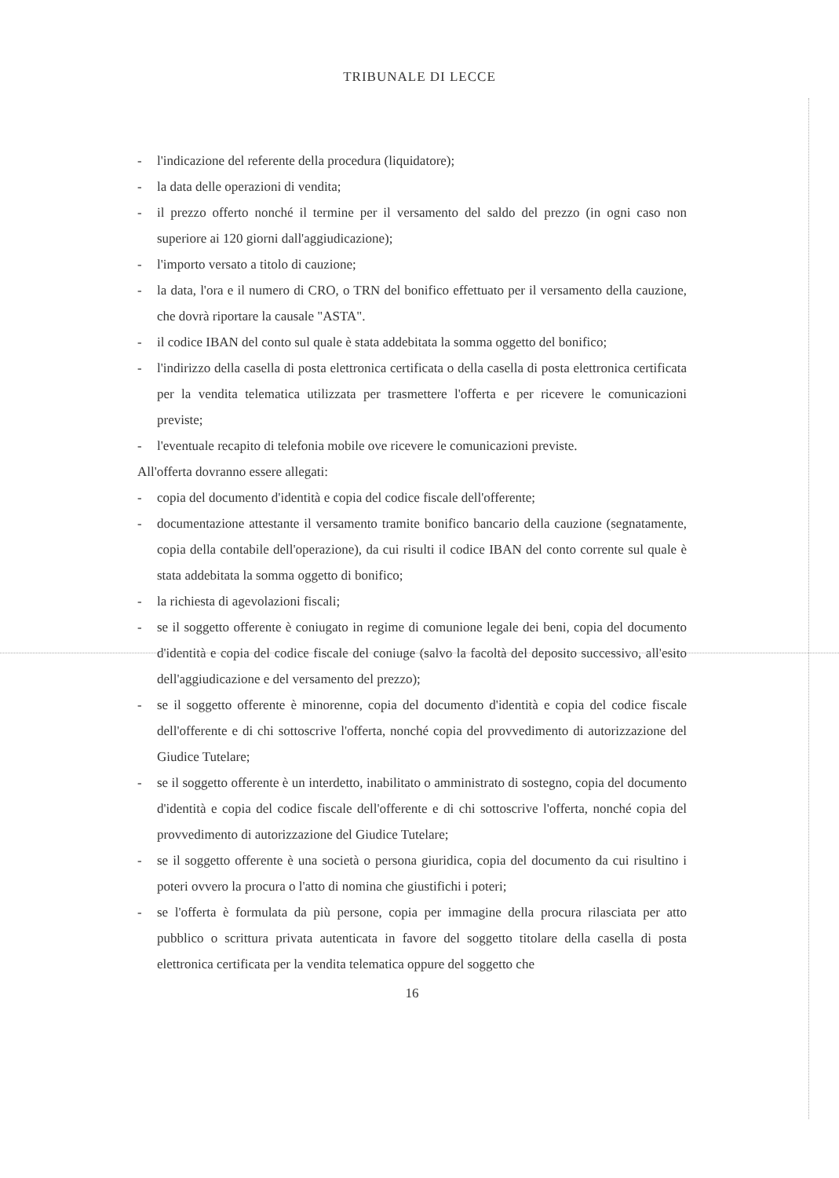TRIBUNALE DI LECCE
- l'indicazione del referente della procedura (liquidatore);
- la data delle operazioni di vendita;
- il prezzo offerto nonché il termine per il versamento del saldo del prezzo (in ogni caso non superiore ai 120 giorni dall'aggiudicazione);
- l'importo versato a titolo di cauzione;
- la data, l'ora e il numero di CRO, o TRN del bonifico effettuato per il versamento della cauzione, che dovrà riportare la causale "ASTA".
- il codice IBAN del conto sul quale è stata addebitata la somma oggetto del bonifico;
- l'indirizzo della casella di posta elettronica certificata o della casella di posta elettronica certificata per la vendita telematica utilizzata per trasmettere l'offerta e per ricevere le comunicazioni previste;
- l'eventuale recapito di telefonia mobile ove ricevere le comunicazioni previste.
All'offerta dovranno essere allegati:
- copia del documento d'identità e copia del codice fiscale dell'offerente;
- documentazione attestante il versamento tramite bonifico bancario della cauzione (segnatamente, copia della contabile dell'operazione), da cui risulti il codice IBAN del conto corrente sul quale è stata addebitata la somma oggetto di bonifico;
- la richiesta di agevolazioni fiscali;
- se il soggetto offerente è coniugato in regime di comunione legale dei beni, copia del documento d'identità e copia del codice fiscale del coniuge (salvo la facoltà del deposito successivo, all'esito dell'aggiudicazione e del versamento del prezzo);
- se il soggetto offerente è minorenne, copia del documento d'identità e copia del codice fiscale dell'offerente e di chi sottoscrive l'offerta, nonché copia del provvedimento di autorizzazione del Giudice Tutelare;
- se il soggetto offerente è un interdetto, inabilitato o amministrato di sostegno, copia del documento d'identità e copia del codice fiscale dell'offerente e di chi sottoscrive l'offerta, nonché copia del provvedimento di autorizzazione del Giudice Tutelare;
- se il soggetto offerente è una società o persona giuridica, copia del documento da cui risultino i poteri ovvero la procura o l'atto di nomina che giustifichi i poteri;
- se l'offerta è formulata da più persone, copia per immagine della procura rilasciata per atto pubblico o scrittura privata autenticata in favore del soggetto titolare della casella di posta elettronica certificata per la vendita telematica oppure del soggetto che
16